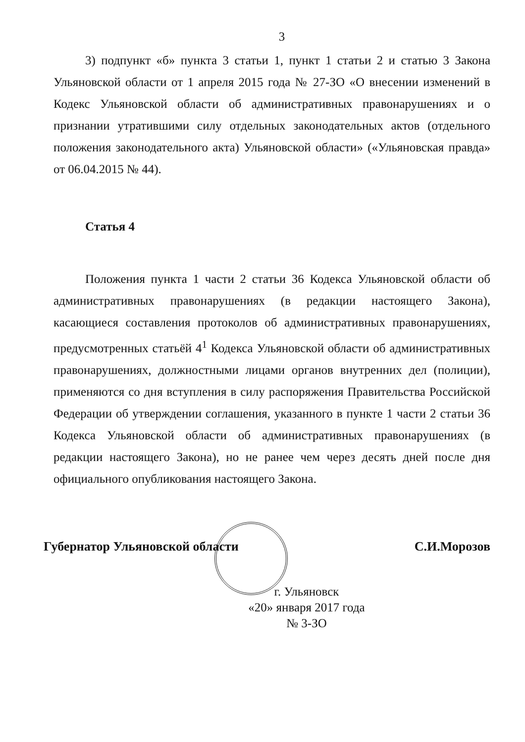3
3) подпункт «б» пункта 3 статьи 1, пункт 1 статьи 2 и статью 3 Закона Ульяновской области от 1 апреля 2015 года № 27-ЗО «О внесении изменений в Кодекс Ульяновской области об административных правонарушениях и о признании утратившими силу отдельных законодательных актов (отдельного положения законодательного акта) Ульяновской области» («Ульяновская правда» от 06.04.2015 № 44).
Статья 4
Положения пункта 1 части 2 статьи 36 Кодекса Ульяновской области об административных правонарушениях (в редакции настоящего Закона), касающиеся составления протоколов об административных правонарушениях, предусмотренных статьёй 4<sup>1</sup> Кодекса Ульяновской области об административных правонарушениях, должностными лицами органов внутренних дел (полиции), применяются со дня вступления в силу распоряжения Правительства Российской Федерации об утверждении соглашения, указанного в пункте 1 части 2 статьи 36 Кодекса Ульяновской области об административных правонарушениях (в редакции настоящего Закона), но не ранее чем через десять дней после дня официального опубликования настоящего Закона.
Губернатор Ульяновской области С.И.Морозов
г. Ульяновск
«20» января 2017 года
№ 3-ЗО